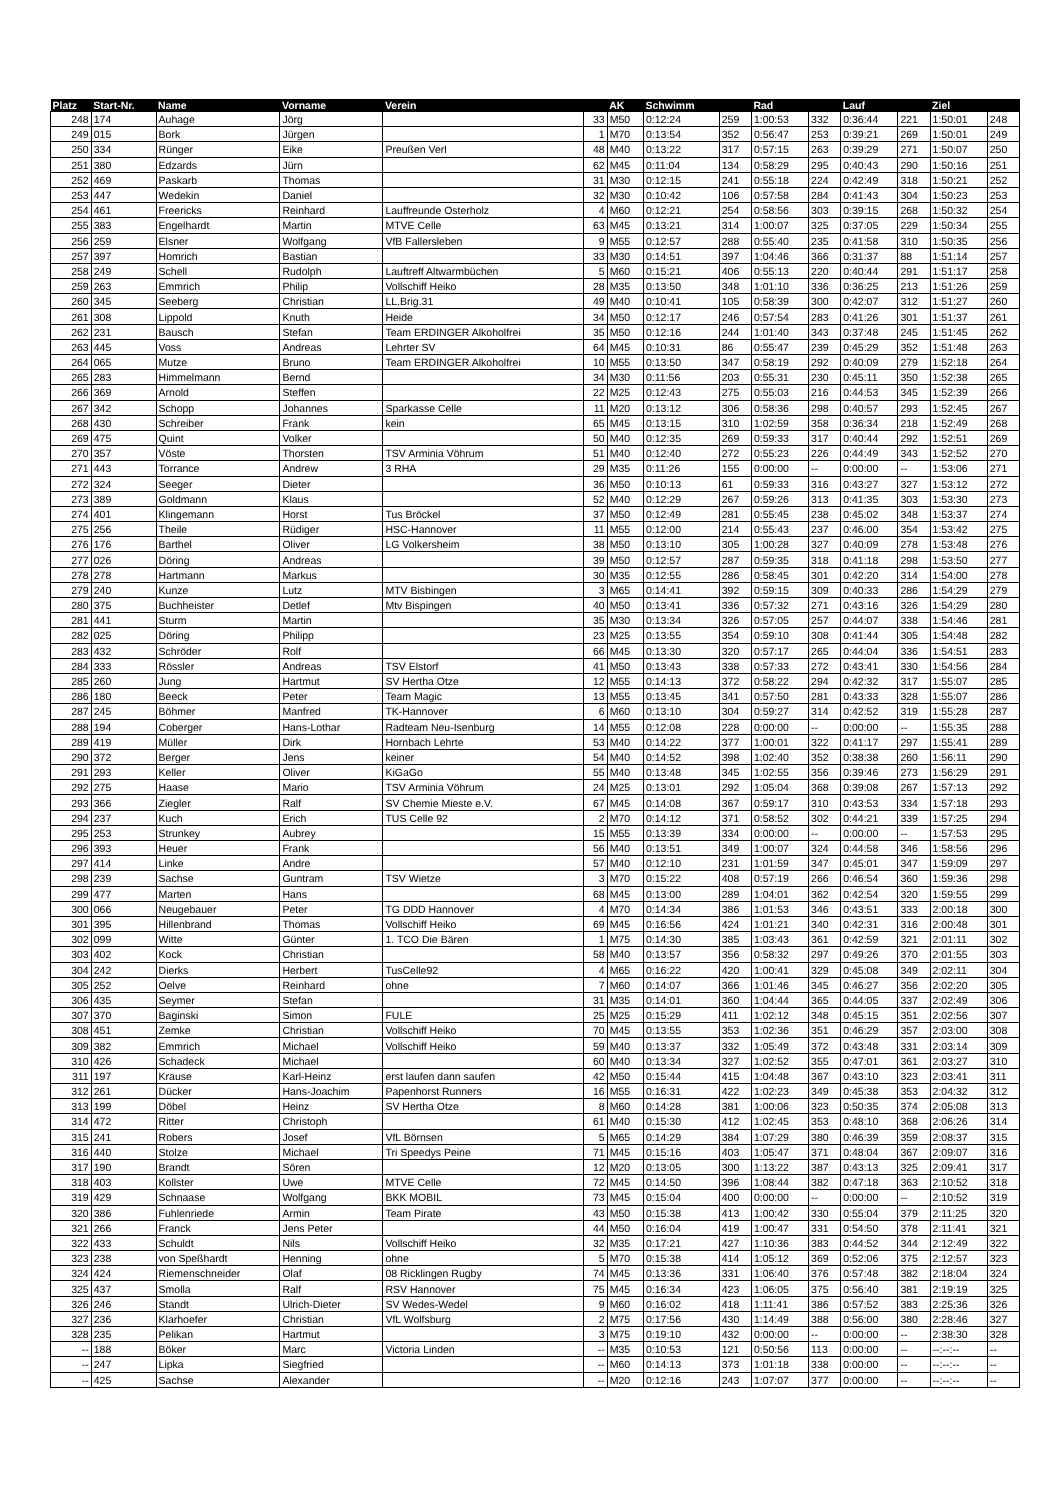| Platz | Start-Nr. | Name | Vorname | Verein | | AK | Schwimm | | Rad | | Lauf | | Ziel | |
| --- | --- | --- | --- | --- | --- | --- | --- | --- | --- | --- | --- | --- | --- | --- |
| 248 | 174 | Auhage | Jörg | | 33 | M50 | 0:12:24 | 259 | 1:00:53 | 332 | 0:36:44 | 221 | 1:50:01 | 248 |
| 249 | 015 | Bork | Jürgen | | 1 | M70 | 0:13:54 | 352 | 0:56:47 | 253 | 0:39:21 | 269 | 1:50:01 | 249 |
| 250 | 334 | Rünger | Eike | Preußen Verl | 48 | M40 | 0:13:22 | 317 | 0:57:15 | 263 | 0:39:29 | 271 | 1:50:07 | 250 |
| 251 | 380 | Edzards | Jürn | | 62 | M45 | 0:11:04 | 134 | 0:58:29 | 295 | 0:40:43 | 290 | 1:50:16 | 251 |
| 252 | 469 | Paskarb | Thomas | | 31 | M30 | 0:12:15 | 241 | 0:55:18 | 224 | 0:42:49 | 318 | 1:50:21 | 252 |
| 253 | 447 | Wedekin | Daniel | | 32 | M30 | 0:10:42 | 106 | 0:57:58 | 284 | 0:41:43 | 304 | 1:50:23 | 253 |
| 254 | 461 | Freericks | Reinhard | Lauffreunde Osterholz | 4 | M60 | 0:12:21 | 254 | 0:58:56 | 303 | 0:39:15 | 268 | 1:50:32 | 254 |
| 255 | 383 | Engelhardt | Martin | MTVE Celle | 63 | M45 | 0:13:21 | 314 | 1:00:07 | 325 | 0:37:05 | 229 | 1:50:34 | 255 |
| 256 | 259 | Elsner | Wolfgang | VfB Fallersleben | 9 | M55 | 0:12:57 | 288 | 0:55:40 | 235 | 0:41:58 | 310 | 1:50:35 | 256 |
| 257 | 397 | Homrich | Bastian | | 33 | M30 | 0:14:51 | 397 | 1:04:46 | 366 | 0:31:37 | 88 | 1:51:14 | 257 |
| 258 | 249 | Schell | Rudolph | Lauftreff Altwarmbüchen | 5 | M60 | 0:15:21 | 406 | 0:55:13 | 220 | 0:40:44 | 291 | 1:51:17 | 258 |
| 259 | 263 | Emmrich | Philip | Vollschiff Heiko | 28 | M35 | 0:13:50 | 348 | 1:01:10 | 336 | 0:36:25 | 213 | 1:51:26 | 259 |
| 260 | 345 | Seeberg | Christian | LL.Brig.31 | 49 | M40 | 0:10:41 | 105 | 0:58:39 | 300 | 0:42:07 | 312 | 1:51:27 | 260 |
| 261 | 308 | Lippold | Knuth | Heide | 34 | M50 | 0:12:17 | 246 | 0:57:54 | 283 | 0:41:26 | 301 | 1:51:37 | 261 |
| 262 | 231 | Bausch | Stefan | Team ERDINGER Alkoholfrei | 35 | M50 | 0:12:16 | 244 | 1:01:40 | 343 | 0:37:48 | 245 | 1:51:45 | 262 |
| 263 | 445 | Voss | Andreas | Lehrter SV | 64 | M45 | 0:10:31 | 86 | 0:55:47 | 239 | 0:45:29 | 352 | 1:51:48 | 263 |
| 264 | 065 | Mutze | Bruno | Team ERDINGER Alkoholfrei | 10 | M55 | 0:13:50 | 347 | 0:58:19 | 292 | 0:40:09 | 279 | 1:52:18 | 264 |
| 265 | 283 | Himmelmann | Bernd | | 34 | M30 | 0:11:56 | 203 | 0:55:31 | 230 | 0:45:11 | 350 | 1:52:38 | 265 |
| 266 | 369 | Arnold | Steffen | | 22 | M25 | 0:12:43 | 275 | 0:55:03 | 216 | 0:44:53 | 345 | 1:52:39 | 266 |
| 267 | 342 | Schopp | Johannes | Sparkasse Celle | 11 | M20 | 0:13:12 | 306 | 0:58:36 | 298 | 0:40:57 | 293 | 1:52:45 | 267 |
| 268 | 430 | Schreiber | Frank | kein | 65 | M45 | 0:13:15 | 310 | 1:02:59 | 358 | 0:36:34 | 218 | 1:52:49 | 268 |
| 269 | 475 | Quint | Volker | | 50 | M40 | 0:12:35 | 269 | 0:59:33 | 317 | 0:40:44 | 292 | 1:52:51 | 269 |
| 270 | 357 | Vöste | Thorsten | TSV Arminia Vöhrum | 51 | M40 | 0:12:40 | 272 | 0:55:23 | 226 | 0:44:49 | 343 | 1:52:52 | 270 |
| 271 | 443 | Torrance | Andrew | 3 RHA | 29 | M35 | 0:11:26 | 155 | 0:00:00 | -- | 0:00:00 | -- | 1:53:06 | 271 |
| 272 | 324 | Seeger | Dieter | | 36 | M50 | 0:10:13 | 61 | 0:59:33 | 316 | 0:43:27 | 327 | 1:53:12 | 272 |
| 273 | 389 | Goldmann | Klaus | | 52 | M40 | 0:12:29 | 267 | 0:59:26 | 313 | 0:41:35 | 303 | 1:53:30 | 273 |
| 274 | 401 | Klingemann | Horst | Tus Bröckel | 37 | M50 | 0:12:49 | 281 | 0:55:45 | 238 | 0:45:02 | 348 | 1:53:37 | 274 |
| 275 | 256 | Theile | Rüdiger | HSC-Hannover | 11 | M55 | 0:12:00 | 214 | 0:55:43 | 237 | 0:46:00 | 354 | 1:53:42 | 275 |
| 276 | 176 | Barthel | Oliver | LG Volkersheim | 38 | M50 | 0:13:10 | 305 | 1:00:28 | 327 | 0:40:09 | 278 | 1:53:48 | 276 |
| 277 | 026 | Döring | Andreas | | 39 | M50 | 0:12:57 | 287 | 0:59:35 | 318 | 0:41:18 | 298 | 1:53:50 | 277 |
| 278 | 278 | Hartmann | Markus | | 30 | M35 | 0:12:55 | 286 | 0:58:45 | 301 | 0:42:20 | 314 | 1:54:00 | 278 |
| 279 | 240 | Kunze | Lutz | MTV Bisbingen | 3 | M65 | 0:14:41 | 392 | 0:59:15 | 309 | 0:40:33 | 286 | 1:54:29 | 279 |
| 280 | 375 | Buchheister | Detlef | Mtv Bispingen | 40 | M50 | 0:13:41 | 336 | 0:57:32 | 271 | 0:43:16 | 326 | 1:54:29 | 280 |
| 281 | 441 | Sturm | Martin | | 35 | M30 | 0:13:34 | 326 | 0:57:05 | 257 | 0:44:07 | 338 | 1:54:46 | 281 |
| 282 | 025 | Döring | Philipp | | 23 | M25 | 0:13:55 | 354 | 0:59:10 | 308 | 0:41:44 | 305 | 1:54:48 | 282 |
| 283 | 432 | Schröder | Rolf | | 66 | M45 | 0:13:30 | 320 | 0:57:17 | 265 | 0:44:04 | 336 | 1:54:51 | 283 |
| 284 | 333 | Rössler | Andreas | TSV Elstorf | 41 | M50 | 0:13:43 | 338 | 0:57:33 | 272 | 0:43:41 | 330 | 1:54:56 | 284 |
| 285 | 260 | Jung | Hartmut | SV Hertha Otze | 12 | M55 | 0:14:13 | 372 | 0:58:22 | 294 | 0:42:32 | 317 | 1:55:07 | 285 |
| 286 | 180 | Beeck | Peter | Team Magic | 13 | M55 | 0:13:45 | 341 | 0:57:50 | 281 | 0:43:33 | 328 | 1:55:07 | 286 |
| 287 | 245 | Böhmer | Manfred | TK-Hannover | 6 | M60 | 0:13:10 | 304 | 0:59:27 | 314 | 0:42:52 | 319 | 1:55:28 | 287 |
| 288 | 194 | Coberger | Hans-Lothar | Radteam Neu-Isenburg | 14 | M55 | 0:12:08 | 228 | 0:00:00 | -- | 0:00:00 | -- | 1:55:35 | 288 |
| 289 | 419 | Müller | Dirk | Hornbach Lehrte | 53 | M40 | 0:14:22 | 377 | 1:00:01 | 322 | 0:41:17 | 297 | 1:55:41 | 289 |
| 290 | 372 | Berger | Jens | keiner | 54 | M40 | 0:14:52 | 398 | 1:02:40 | 352 | 0:38:38 | 260 | 1:56:11 | 290 |
| 291 | 293 | Keller | Oliver | KiGaGo | 55 | M40 | 0:13:48 | 345 | 1:02:55 | 356 | 0:39:46 | 273 | 1:56:29 | 291 |
| 292 | 275 | Haase | Mario | TSV Arminia Vöhrum | 24 | M25 | 0:13:01 | 292 | 1:05:04 | 368 | 0:39:08 | 267 | 1:57:13 | 292 |
| 293 | 366 | Ziegler | Ralf | SV Chemie Mieste e.V. | 67 | M45 | 0:14:08 | 367 | 0:59:17 | 310 | 0:43:53 | 334 | 1:57:18 | 293 |
| 294 | 237 | Kuch | Erich | TUS Celle 92 | 2 | M70 | 0:14:12 | 371 | 0:58:52 | 302 | 0:44:21 | 339 | 1:57:25 | 294 |
| 295 | 253 | Strunkey | Aubrey | | 15 | M55 | 0:13:39 | 334 | 0:00:00 | -- | 0:00:00 | -- | 1:57:53 | 295 |
| 296 | 393 | Heuer | Frank | | 56 | M40 | 0:13:51 | 349 | 1:00:07 | 324 | 0:44:58 | 346 | 1:58:56 | 296 |
| 297 | 414 | Linke | Andre | | 57 | M40 | 0:12:10 | 231 | 1:01:59 | 347 | 0:45:01 | 347 | 1:59:09 | 297 |
| 298 | 239 | Sachse | Guntram | TSV Wietze | 3 | M70 | 0:15:22 | 408 | 0:57:19 | 266 | 0:46:54 | 360 | 1:59:36 | 298 |
| 299 | 477 | Marten | Hans | | 68 | M45 | 0:13:00 | 289 | 1:04:01 | 362 | 0:42:54 | 320 | 1:59:55 | 299 |
| 300 | 066 | Neugebauer | Peter | TG DDD Hannover | 4 | M70 | 0:14:34 | 386 | 1:01:53 | 346 | 0:43:51 | 333 | 2:00:18 | 300 |
| 301 | 395 | Hillenbrand | Thomas | Vollschiff Heiko | 69 | M45 | 0:16:56 | 424 | 1:01:21 | 340 | 0:42:31 | 316 | 2:00:48 | 301 |
| 302 | 099 | Witte | Günter | 1. TCO Die Bären | 1 | M75 | 0:14:30 | 385 | 1:03:43 | 361 | 0:42:59 | 321 | 2:01:11 | 302 |
| 303 | 402 | Kock | Christian | | 58 | M40 | 0:13:57 | 356 | 0:58:32 | 297 | 0:49:26 | 370 | 2:01:55 | 303 |
| 304 | 242 | Dierks | Herbert | TusCelle92 | 4 | M65 | 0:16:22 | 420 | 1:00:41 | 329 | 0:45:08 | 349 | 2:02:11 | 304 |
| 305 | 252 | Oelve | Reinhard | ohne | 7 | M60 | 0:14:07 | 366 | 1:01:46 | 345 | 0:46:27 | 356 | 2:02:20 | 305 |
| 306 | 435 | Seymer | Stefan | | 31 | M35 | 0:14:01 | 360 | 1:04:44 | 365 | 0:44:05 | 337 | 2:02:49 | 306 |
| 307 | 370 | Baginski | Simon | FULE | 25 | M25 | 0:15:29 | 411 | 1:02:12 | 348 | 0:45:15 | 351 | 2:02:56 | 307 |
| 308 | 451 | Zemke | Christian | Vollschiff Heiko | 70 | M45 | 0:13:55 | 353 | 1:02:36 | 351 | 0:46:29 | 357 | 2:03:00 | 308 |
| 309 | 382 | Emmrich | Michael | Vollschiff Heiko | 59 | M40 | 0:13:37 | 332 | 1:05:49 | 372 | 0:43:48 | 331 | 2:03:14 | 309 |
| 310 | 426 | Schadeck | Michael | | 60 | M40 | 0:13:34 | 327 | 1:02:52 | 355 | 0:47:01 | 361 | 2:03:27 | 310 |
| 311 | 197 | Krause | Karl-Heinz | erst laufen dann saufen | 42 | M50 | 0:15:44 | 415 | 1:04:48 | 367 | 0:43:10 | 323 | 2:03:41 | 311 |
| 312 | 261 | Dücker | Hans-Joachim | Papenhorst Runners | 16 | M55 | 0:16:31 | 422 | 1:02:23 | 349 | 0:45:38 | 353 | 2:04:32 | 312 |
| 313 | 199 | Döbel | Heinz | SV Hertha Otze | 8 | M60 | 0:14:28 | 381 | 1:00:06 | 323 | 0:50:35 | 374 | 2:05:08 | 313 |
| 314 | 472 | Ritter | Christoph | | 61 | M40 | 0:15:30 | 412 | 1:02:45 | 353 | 0:48:10 | 368 | 2:06:26 | 314 |
| 315 | 241 | Robers | Josef | VfL Börnsen | 5 | M65 | 0:14:29 | 384 | 1:07:29 | 380 | 0:46:39 | 359 | 2:08:37 | 315 |
| 316 | 440 | Stolze | Michael | Tri Speedys Peine | 71 | M45 | 0:15:16 | 403 | 1:05:47 | 371 | 0:48:04 | 367 | 2:09:07 | 316 |
| 317 | 190 | Brandt | Sören | | 12 | M20 | 0:13:05 | 300 | 1:13:22 | 387 | 0:43:13 | 325 | 2:09:41 | 317 |
| 318 | 403 | Kollster | Uwe | MTVE Celle | 72 | M45 | 0:14:50 | 396 | 1:08:44 | 382 | 0:47:18 | 363 | 2:10:52 | 318 |
| 319 | 429 | Schnaase | Wolfgang | BKK MOBIL | 73 | M45 | 0:15:04 | 400 | 0:00:00 | -- | 0:00:00 | -- | 2:10:52 | 319 |
| 320 | 386 | Fuhlenriede | Armin | Team Pirate | 43 | M50 | 0:15:38 | 413 | 1:00:42 | 330 | 0:55:04 | 379 | 2:11:25 | 320 |
| 321 | 266 | Franck | Jens Peter | | 44 | M50 | 0:16:04 | 419 | 1:00:47 | 331 | 0:54:50 | 378 | 2:11:41 | 321 |
| 322 | 433 | Schuldt | Nils | Vollschiff Heiko | 32 | M35 | 0:17:21 | 427 | 1:10:36 | 383 | 0:44:52 | 344 | 2:12:49 | 322 |
| 323 | 238 | von Speßhardt | Henning | ohne | 5 | M70 | 0:15:38 | 414 | 1:05:12 | 369 | 0:52:06 | 375 | 2:12:57 | 323 |
| 324 | 424 | Riemenschneider | Olaf | 08 Ricklingen Rugby | 74 | M45 | 0:13:36 | 331 | 1:06:40 | 376 | 0:57:48 | 382 | 2:18:04 | 324 |
| 325 | 437 | Smolla | Ralf | RSV Hannover | 75 | M45 | 0:16:34 | 423 | 1:06:05 | 375 | 0:56:40 | 381 | 2:19:19 | 325 |
| 326 | 246 | Standt | Ulrich-Dieter | SV Wedes-Wedel | 9 | M60 | 0:16:02 | 418 | 1:11:41 | 386 | 0:57:52 | 383 | 2:25:36 | 326 |
| 327 | 236 | Klarhoefer | Christian | VfL Wolfsburg | 2 | M75 | 0:17:56 | 430 | 1:14:49 | 388 | 0:56:00 | 380 | 2:28:46 | 327 |
| 328 | 235 | Pelikan | Hartmut | | 3 | M75 | 0:19:10 | 432 | 0:00:00 | -- | 0:00:00 | -- | 2:38:30 | 328 |
| -- | 188 | Böker | Marc | Victoria Linden | -- | M35 | 0:10:53 | 121 | 0:50:56 | 113 | 0:00:00 | -- | --:--:-- | -- |
| -- | 247 | Lipka | Siegfried | | -- | M60 | 0:14:13 | 373 | 1:01:18 | 338 | 0:00:00 | -- | --:--:-- | -- |
| -- | 425 | Sachse | Alexander | | -- | M20 | 0:12:16 | 243 | 1:07:07 | 377 | 0:00:00 | -- | --:--:-- | -- |